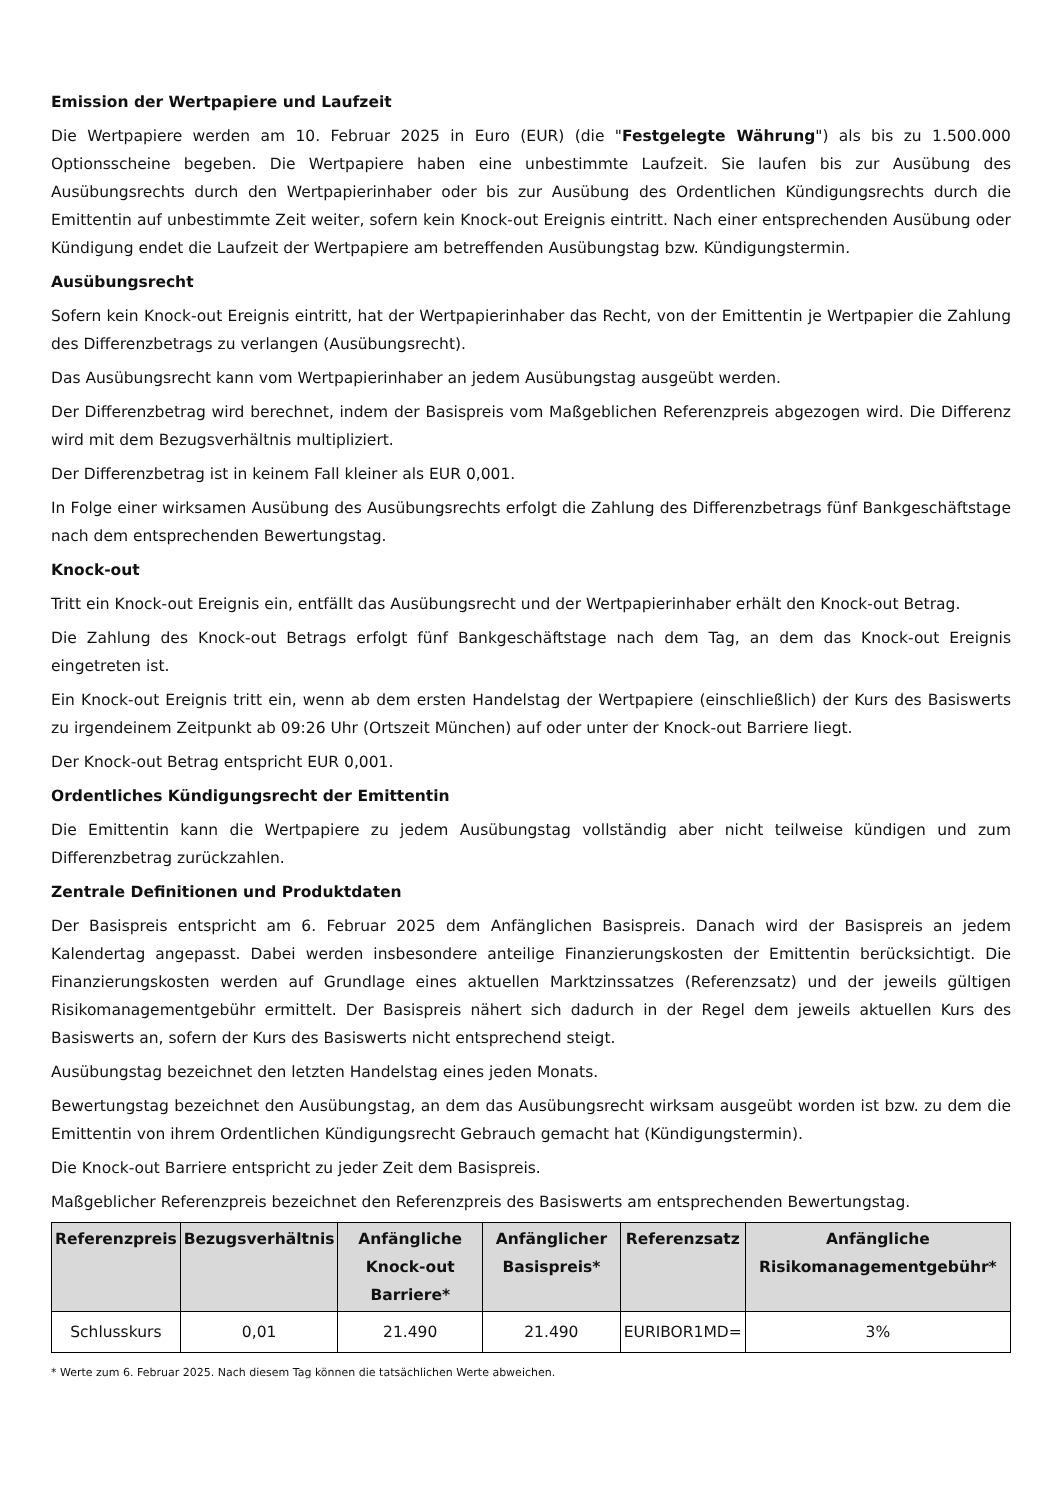Emission der Wertpapiere und Laufzeit
Die Wertpapiere werden am 10. Februar 2025 in Euro (EUR) (die "Festgelegte Währung") als bis zu 1.500.000 Optionsscheine begeben. Die Wertpapiere haben eine unbestimmte Laufzeit. Sie laufen bis zur Ausübung des Ausübungsrechts durch den Wertpapierinhaber oder bis zur Ausübung des Ordentlichen Kündigungsrechts durch die Emittentin auf unbestimmte Zeit weiter, sofern kein Knock-out Ereignis eintritt. Nach einer entsprechenden Ausübung oder Kündigung endet die Laufzeit der Wertpapiere am betreffenden Ausübungstag bzw. Kündigungstermin.
Ausübungsrecht
Sofern kein Knock-out Ereignis eintritt, hat der Wertpapierinhaber das Recht, von der Emittentin je Wertpapier die Zahlung des Differenzbetrags zu verlangen (Ausübungsrecht).
Das Ausübungsrecht kann vom Wertpapierinhaber an jedem Ausübungstag ausgeübt werden.
Der Differenzbetrag wird berechnet, indem der Basispreis vom Maßgeblichen Referenzpreis abgezogen wird. Die Differenz wird mit dem Bezugsverhältnis multipliziert.
Der Differenzbetrag ist in keinem Fall kleiner als EUR 0,001.
In Folge einer wirksamen Ausübung des Ausübungsrechts erfolgt die Zahlung des Differenzbetrags fünf Bankgeschäftstage nach dem entsprechenden Bewertungstag.
Knock-out
Tritt ein Knock-out Ereignis ein, entfällt das Ausübungsrecht und der Wertpapierinhaber erhält den Knock-out Betrag.
Die Zahlung des Knock-out Betrags erfolgt fünf Bankgeschäftstage nach dem Tag, an dem das Knock-out Ereignis eingetreten ist.
Ein Knock-out Ereignis tritt ein, wenn ab dem ersten Handelstag der Wertpapiere (einschließlich) der Kurs des Basiswerts zu irgendeinem Zeitpunkt ab 09:26 Uhr (Ortszeit München) auf oder unter der Knock-out Barriere liegt.
Der Knock-out Betrag entspricht EUR 0,001.
Ordentliches Kündigungsrecht der Emittentin
Die Emittentin kann die Wertpapiere zu jedem Ausübungstag vollständig aber nicht teilweise kündigen und zum Differenzbetrag zurückzahlen.
Zentrale Definitionen und Produktdaten
Der Basispreis entspricht am 6. Februar 2025 dem Anfänglichen Basispreis. Danach wird der Basispreis an jedem Kalendertag angepasst. Dabei werden insbesondere anteilige Finanzierungskosten der Emittentin berücksichtigt. Die Finanzierungskosten werden auf Grundlage eines aktuellen Marktzinssatzes (Referenzsatz) und der jeweils gültigen Risikomanagementgebühr ermittelt. Der Basispreis nähert sich dadurch in der Regel dem jeweils aktuellen Kurs des Basiswerts an, sofern der Kurs des Basiswerts nicht entsprechend steigt.
Ausübungstag bezeichnet den letzten Handelstag eines jeden Monats.
Bewertungstag bezeichnet den Ausübungstag, an dem das Ausübungsrecht wirksam ausgeübt worden ist bzw. zu dem die Emittentin von ihrem Ordentlichen Kündigungsrecht Gebrauch gemacht hat (Kündigungstermin).
Die Knock-out Barriere entspricht zu jeder Zeit dem Basispreis.
Maßgeblicher Referenzpreis bezeichnet den Referenzpreis des Basiswerts am entsprechenden Bewertungstag.
| Referenzpreis | Bezugsverhältnis | Anfängliche Knock-out Barriere* | Anfänglicher Basispreis* | Referenzsatz | Anfängliche Risikomanagementgebühr* |
| --- | --- | --- | --- | --- | --- |
| Schlusskurs | 0,01 | 21.490 | 21.490 | EURIBOR1MD= | 3% |
* Werte zum 6. Februar 2025. Nach diesem Tag können die tatsächlichen Werte abweichen.